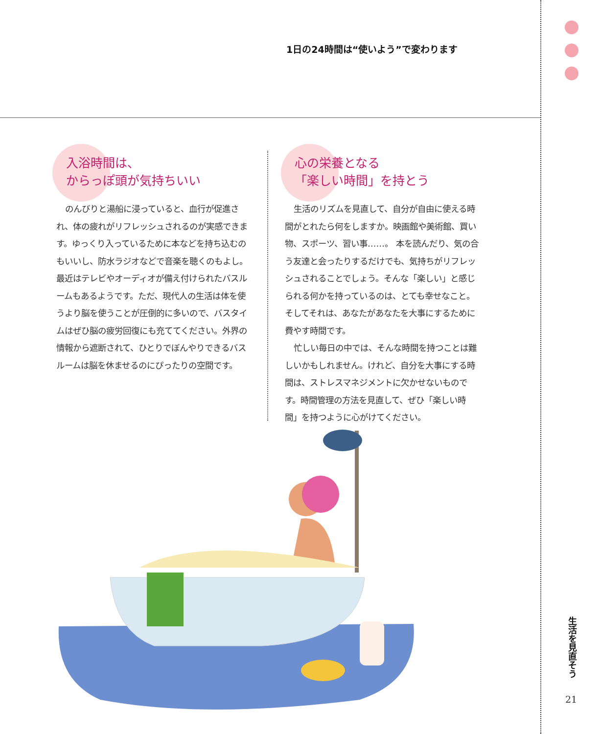1日の24時間は“使いよう”で変わります
入浴時間は、
からっぽ頭が気持ちいい
のんびりと湯船に浸っていると、血行が促進され、体の疲れがリフレッシュされるのが実感できます。ゆっくり入っているために本などを持ち込むのもいいし、防水ラジオなどで音楽を聴くのもよし。最近はテレビやオーディオが備え付けられたバスルームもあるようです。ただ、現代人の生活は体を使うより脳を使うことが圧倒的に多いので、バスタイムはぜひ脳の疲労回復にも充ててください。外界の情報から遮断されて、ひとりでぼんやりできるバスルームは脳を休ませるのにぴったりの空間です。
心の栄養となる
「楽しい時間」を持とう
生活のリズムを見直して、自分が自由に使える時間がとれたら何をしますか。映画館や美術館、買い物、スポーツ、習い事……。 本を読んだり、気の合う友達と会ったりするだけでも、気持ちがリフレッシュされることでしょう。そんな「楽しい」と感じられる何かを持っているのは、とても幸せなこと。そしてそれは、あなたがあなたを大事にするために費やす時間です。
忙しい毎日の中では、そんな時間を持つことは難しいかもしれません。けれど、自分を大事にする時間は、ストレスマネジメントに欠かせないものです。時間管理の方法を見直して、ぜひ「楽しい時間」を持つように心がけてください。
生活を見直そう
21